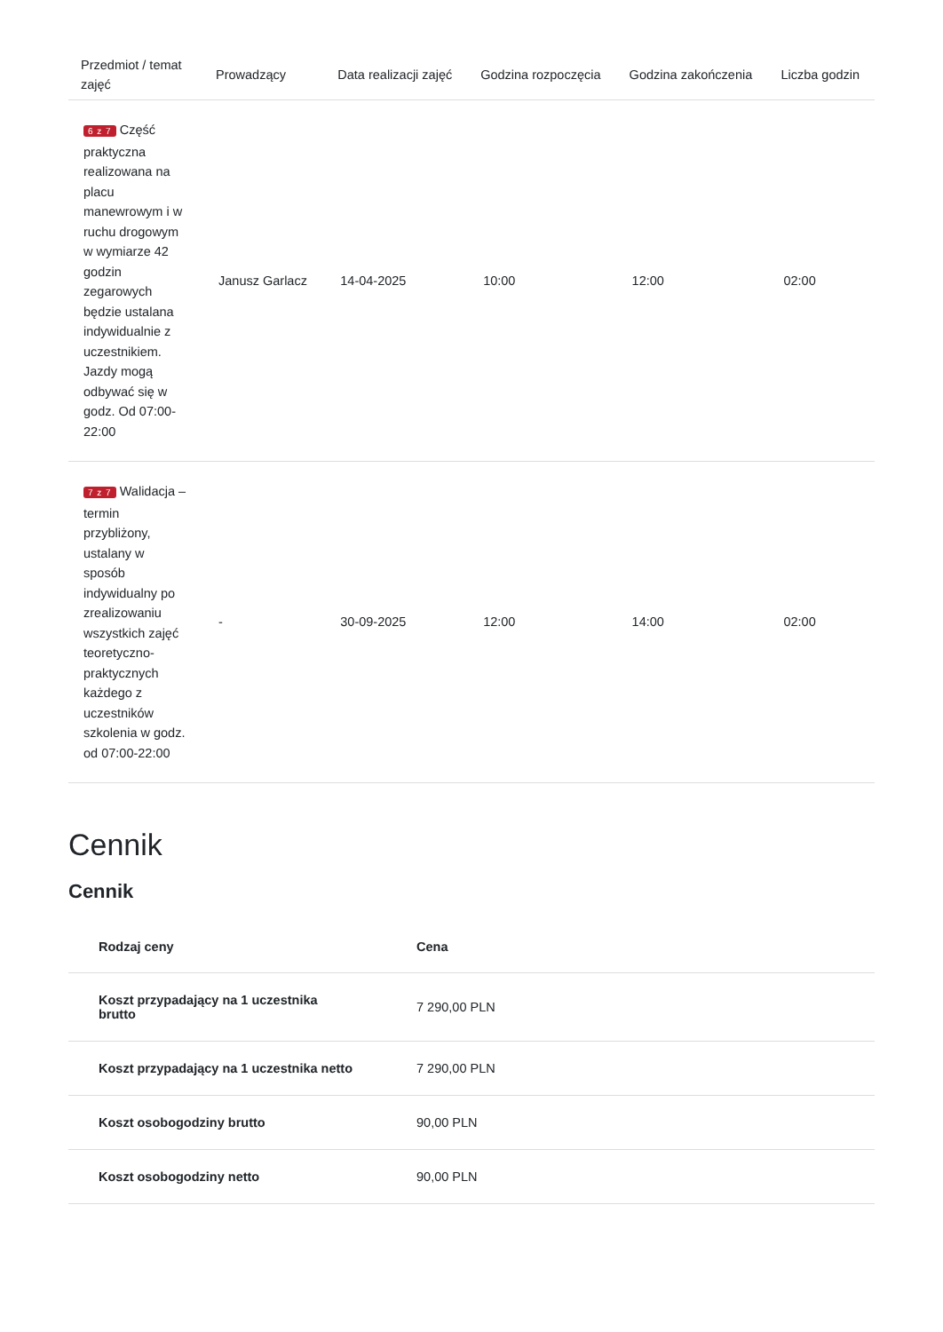| Przedmiot / temat zajęć | Prowadzący | Data realizacji zajęć | Godzina rozpoczęcia | Godzina zakończenia | Liczba godzin |
| --- | --- | --- | --- | --- | --- |
| 6 z 7 Część praktyczna realizowana na placu manewrowym i w ruchu drogowym w wymiarze 42 godzin zegarowych będzie ustalana indywidualnie z uczestnikiem. Jazdy mogą odbywać się w godz. Od 07:00-22:00 | Janusz Garlacz | 14-04-2025 | 10:00 | 12:00 | 02:00 |
| 7 z 7 Walidacja – termin przybliżony, ustalany w sposób indywidualny po zrealizowaniu wszystkich zajęć teoretyczno-praktycznych każdego z uczestników szkolenia w godz. od 07:00-22:00 | - | 30-09-2025 | 12:00 | 14:00 | 02:00 |
Cennik
Cennik
| Rodzaj ceny | Cena |
| --- | --- |
| Koszt przypadający na 1 uczestnika brutto | 7 290,00 PLN |
| Koszt przypadający na 1 uczestnika netto | 7 290,00 PLN |
| Koszt osobogodziny brutto | 90,00 PLN |
| Koszt osobogodziny netto | 90,00 PLN |